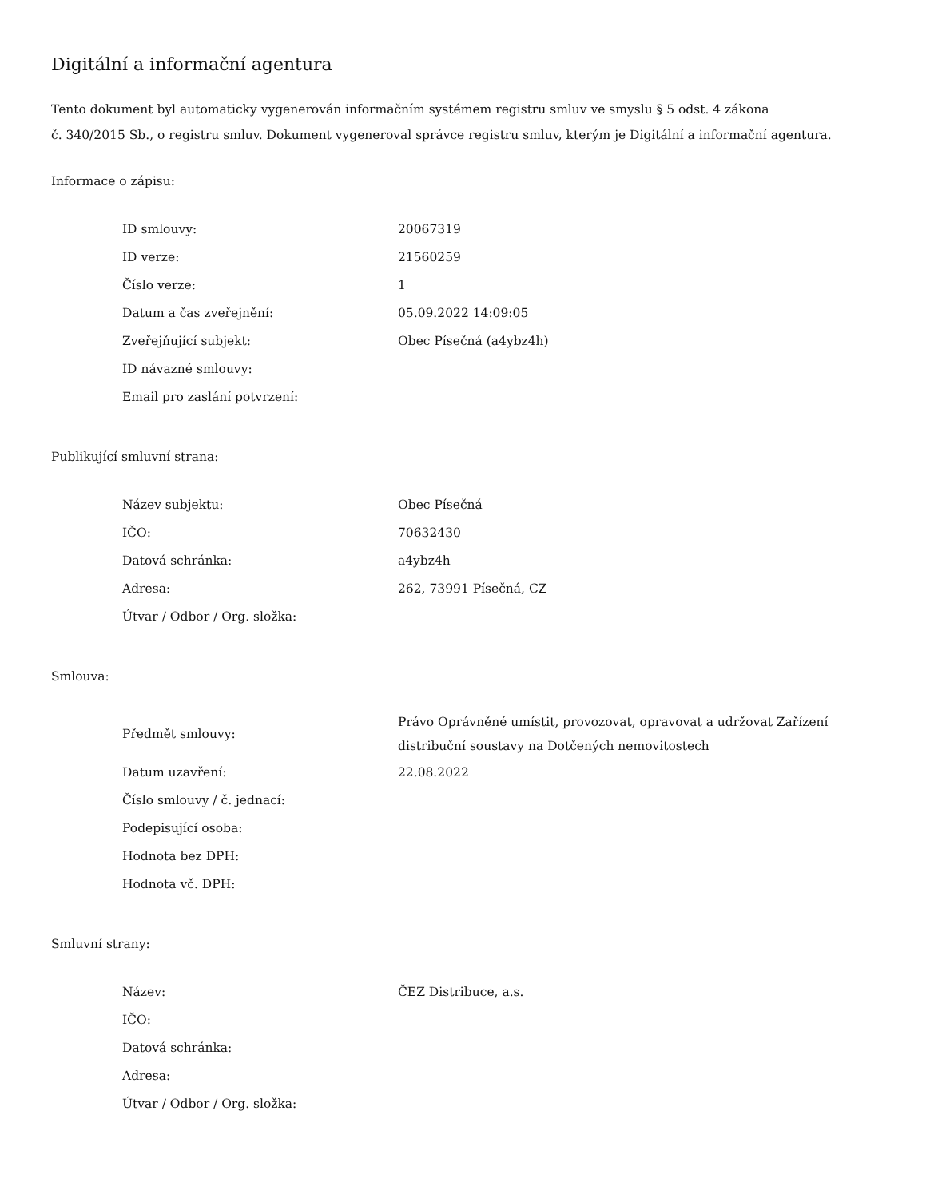Digitální a informační agentura
Tento dokument byl automaticky vygenerován informačním systémem registru smluv ve smyslu § 5 odst. 4 zákona
č. 340/2015 Sb., o registru smluv. Dokument vygeneroval správce registru smluv, kterým je Digitální a informační agentura.
Informace o zápisu:
| ID smlouvy: | 20067319 |
| ID verze: | 21560259 |
| Číslo verze: | 1 |
| Datum a čas zveřejnění: | 05.09.2022 14:09:05 |
| Zveřejňující subjekt: | Obec Písečná (a4ybz4h) |
| ID návazné smlouvy: | |
| Email pro zaslání potvrzení: | |
Publikující smluvní strana:
| Název subjektu: | Obec Písečná |
| IČO: | 70632430 |
| Datová schránka: | a4ybz4h |
| Adresa: | 262, 73991 Písečná, CZ |
| Útvar / Odbor / Org. složka: | |
Smlouva:
| Předmět smlouvy: | Právo Oprávněné umístit, provozovat, opravovat a udržovat Zařízení distribuční soustavy na Dotčených nemovitostech |
| Datum uzavření: | 22.08.2022 |
| Číslo smlouvy / č. jednací: | |
| Podepisující osoba: | |
| Hodnota bez DPH: | |
| Hodnota vč. DPH: | |
Smluvní strany:
| Název: | ČEZ Distribuce, a.s. |
| IČO: | |
| Datová schránka: | |
| Adresa: | |
| Útvar / Odbor / Org. složka: | |